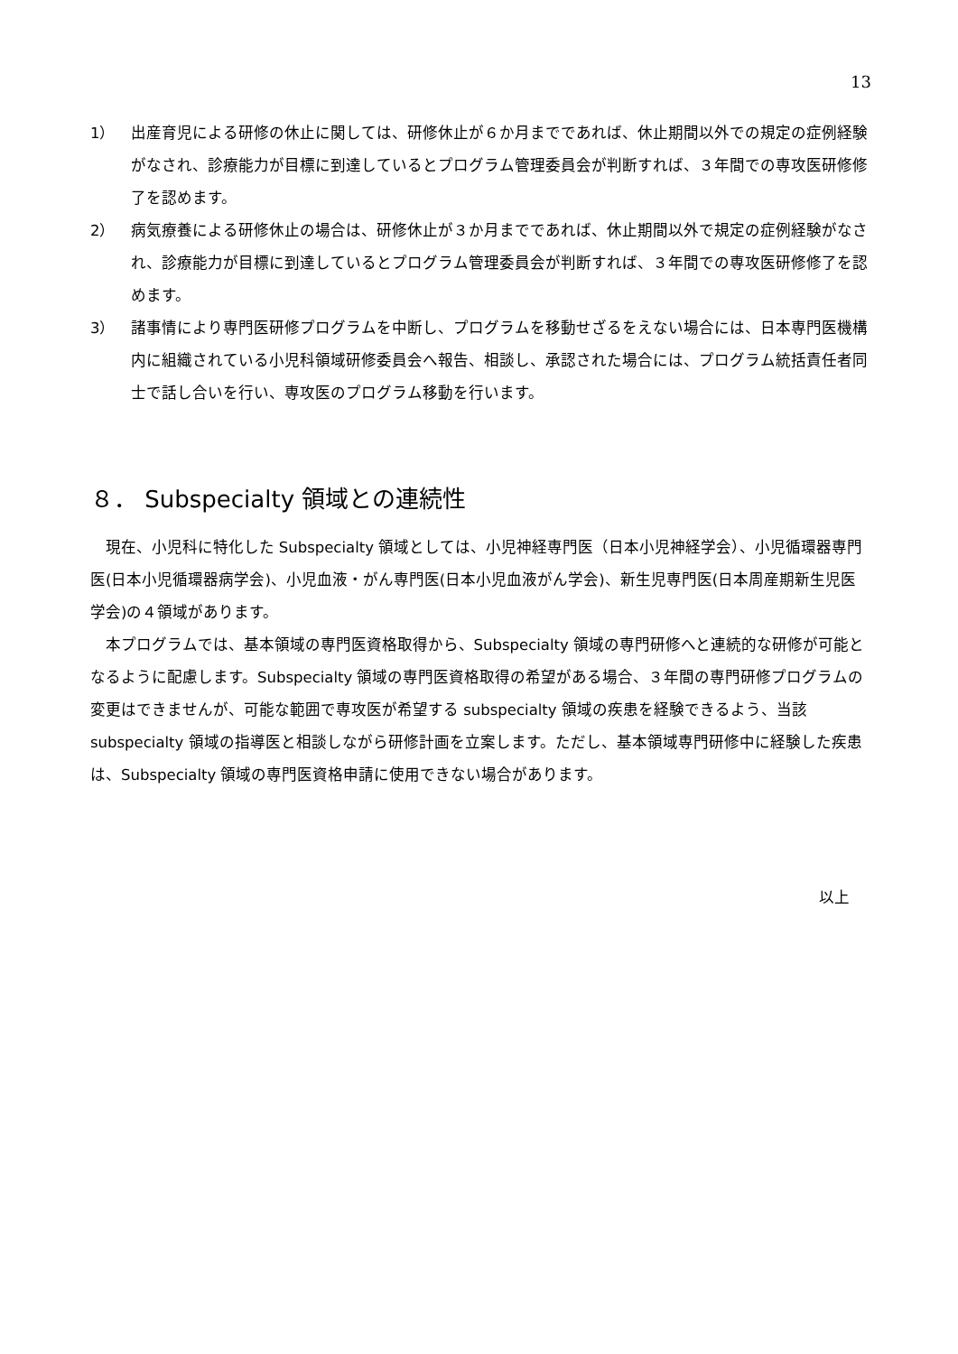13
1） 出産育児による研修の休止に関しては、研修休止が６か月までであれば、休止期間以外での規定の症例経験がなされ、診療能力が目標に到達しているとプログラム管理委員会が判断すれば、３年間での専攻医研修修了を認めます。
2） 病気療養による研修休止の場合は、研修休止が３か月までであれば、休止期間以外で規定の症例経験がなされ、診療能力が目標に到達しているとプログラム管理委員会が判断すれば、３年間での専攻医研修修了を認めます。
3） 諸事情により専門医研修プログラムを中断し、プログラムを移動せざるをえない場合には、日本専門医機構内に組織されている小児科領域研修委員会へ報告、相談し、承認された場合には、プログラム統括責任者同士で話し合いを行い、専攻医のプログラム移動を行います。
８． Subspecialty 領域との連続性
現在、小児科に特化した Subspecialty 領域としては、小児神経専門医（日本小児神経学会）、小児循環器専門医(日本小児循環器病学会)、小児血液・がん専門医(日本小児血液がん学会)、新生児専門医(日本周産期新生児医学会)の４領域があります。
本プログラムでは、基本領域の専門医資格取得から、Subspecialty 領域の専門研修へと連続的な研修が可能となるように配慮します。Subspecialty 領域の専門医資格取得の希望がある場合、３年間の専門研修プログラムの変更はできませんが、可能な範囲で専攻医が希望する subspecialty 領域の疾患を経験できるよう、当該 subspecialty 領域の指導医と相談しながら研修計画を立案します。ただし、基本領域専門研修中に経験した疾患は、Subspecialty 領域の専門医資格申請に使用できない場合があります。
以上